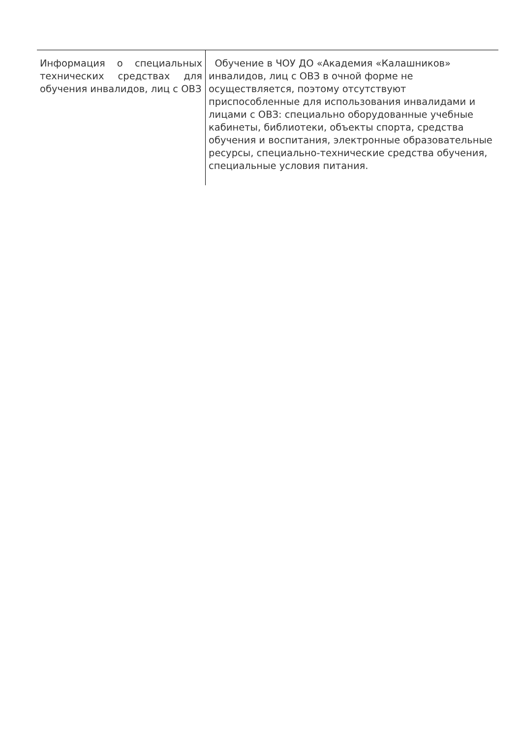| Информация о специальных технических средствах для обучения инвалидов, лиц с ОВЗ | Обучение в ЧОУ ДО «Академия «Калашников» инвалидов, лиц с ОВЗ в очной форме не осуществляется, поэтому отсутствуют приспособленные для использования инвалидами и лицами с ОВЗ: специально оборудованные учебные кабинеты, библиотеки, объекты спорта, средства обучения и воспитания, электронные образовательные ресурсы, специально-технические средства обучения, специальные условия питания. |